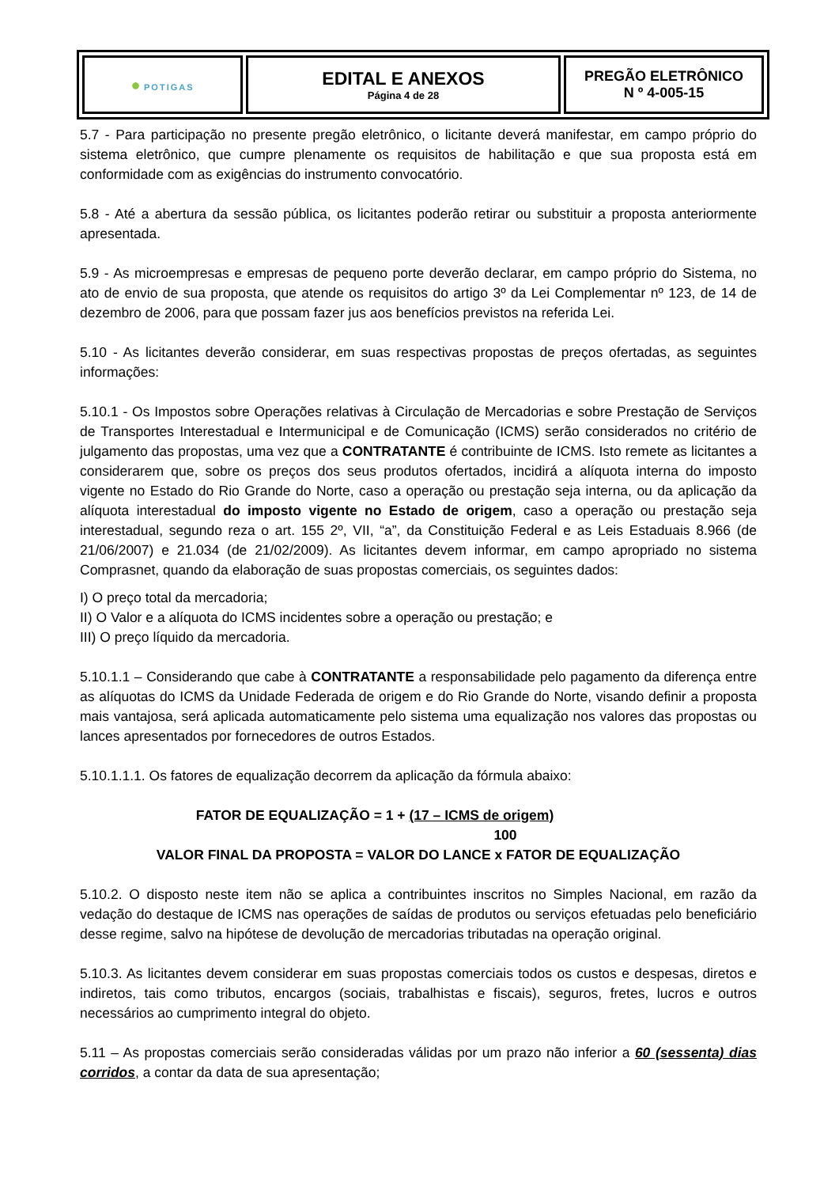| ● POTI GAS | EDITAL E ANEXOS Página 4 de 28 | PREGÃO ELETRÔNICO N º 4-005-15 |
5.7 - Para participação no presente pregão eletrônico, o licitante deverá manifestar, em campo próprio do sistema eletrônico, que cumpre plenamente os requisitos de habilitação e que sua proposta está em conformidade com as exigências do instrumento convocatório.
5.8 - Até a abertura da sessão pública, os licitantes poderão retirar ou substituir a proposta anteriormente apresentada.
5.9 - As microempresas e empresas de pequeno porte deverão declarar, em campo próprio do Sistema, no ato de envio de sua proposta, que atende os requisitos do artigo 3º da Lei Complementar nº 123, de 14 de dezembro de 2006, para que possam fazer jus aos benefícios previstos na referida Lei.
5.10 - As licitantes deverão considerar, em suas respectivas propostas de preços ofertadas, as seguintes informações:
5.10.1 - Os Impostos sobre Operações relativas à Circulação de Mercadorias e sobre Prestação de Serviços de Transportes Interestadual e Intermunicipal e de Comunicação (ICMS) serão considerados no critério de julgamento das propostas, uma vez que a CONTRATANTE é contribuinte de ICMS. Isto remete as licitantes a considerarem que, sobre os preços dos seus produtos ofertados, incidirá a alíquota interna do imposto vigente no Estado do Rio Grande do Norte, caso a operação ou prestação seja interna, ou da aplicação da alíquota interestadual do imposto vigente no Estado de origem, caso a operação ou prestação seja interestadual, segundo reza o art. 155 2º, VII, “a”, da Constituição Federal e as Leis Estaduais 8.966 (de 21/06/2007) e 21.034 (de 21/02/2009). As licitantes devem informar, em campo apropriado no sistema Comprasnet, quando da elaboração de suas propostas comerciais, os seguintes dados:
I) O preço total da mercadoria;
II) O Valor e a alíquota do ICMS incidentes sobre a operação ou prestação; e
III) O preço líquido da mercadoria.
5.10.1.1 – Considerando que cabe à CONTRATANTE a responsabilidade pelo pagamento da diferença entre as alíquotas do ICMS da Unidade Federada de origem e do Rio Grande do Norte, visando definir a proposta mais vantajosa, será aplicada automaticamente pelo sistema uma equalização nos valores das propostas ou lances apresentados por fornecedores de outros Estados.
5.10.1.1.1. Os fatores de equalização decorrem da aplicação da fórmula abaixo:
FATOR DE EQUALIZAÇÃO = 1 + (17 – ICMS de origem)
100
VALOR FINAL DA PROPOSTA = VALOR DO LANCE x FATOR DE EQUALIZAÇÃO
5.10.2. O disposto neste item não se aplica a contribuintes inscritos no Simples Nacional, em razão da vedação do destaque de ICMS nas operações de saídas de produtos ou serviços efetuadas pelo beneficiário desse regime, salvo na hipótese de devolução de mercadorias tributadas na operação original.
5.10.3. As licitantes devem considerar em suas propostas comerciais todos os custos e despesas, diretos e indiretos, tais como tributos, encargos (sociais, trabalhistas e fiscais), seguros, fretes, lucros e outros necessários ao cumprimento integral do objeto.
5.11 – As propostas comerciais serão consideradas válidas por um prazo não inferior a 60 (sessenta) dias corridos, a contar da data de sua apresentação;